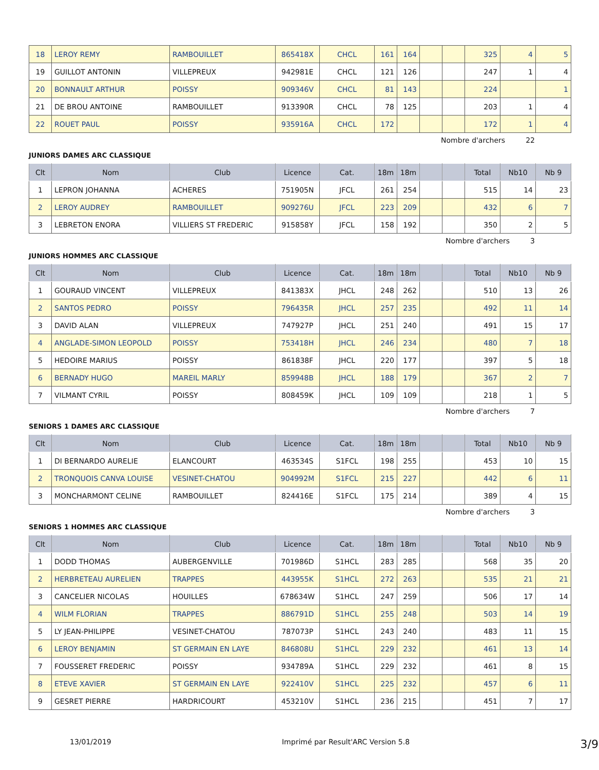| 18 | LEROY REMY | RAMBOUILLET | 865418X | CHCL | 161 | 164 | | | 325 | 4 | 5 |
| 19 | GUILLOT ANTONIN | VILLEPREUX | 942981E | CHCL | 121 | 126 | | | 247 | 1 | 4 |
| 20 | BONNAULT ARTHUR | POISSY | 909346V | CHCL | 81 | 143 | | | 224 | | 1 |
| 21 | DE BROU ANTOINE | RAMBOUILLET | 913390R | CHCL | 78 | 125 | | | 203 | 1 | 4 |
| 22 | ROUET PAUL | POISSY | 935916A | CHCL | 172 | | | | 172 | 1 | 4 |
Nombre d'archers 22
JUNIORS DAMES ARC CLASSIQUE
| Clt | Nom | Club | Licence | Cat. | 18m | 18m | | | Total | Nb10 | Nb 9 |
| --- | --- | --- | --- | --- | --- | --- | --- | --- | --- | --- | --- |
| 1 | LEPRON JOHANNA | ACHERES | 751905N | JFCL | 261 | 254 | | | 515 | 14 | 23 |
| 2 | LEROY AUDREY | RAMBOUILLET | 909276U | JFCL | 223 | 209 | | | 432 | 6 | 7 |
| 3 | LEBRETON ENORA | VILLIERS ST FREDERIC | 915858Y | JFCL | 158 | 192 | | | 350 | 2 | 5 |
Nombre d'archers 3
JUNIORS HOMMES ARC CLASSIQUE
| Clt | Nom | Club | Licence | Cat. | 18m | 18m | | | Total | Nb10 | Nb 9 |
| --- | --- | --- | --- | --- | --- | --- | --- | --- | --- | --- | --- |
| 1 | GOURAUD VINCENT | VILLEPREUX | 841383X | JHCL | 248 | 262 | | | 510 | 13 | 26 |
| 2 | SANTOS PEDRO | POISSY | 796435R | JHCL | 257 | 235 | | | 492 | 11 | 14 |
| 3 | DAVID ALAN | VILLEPREUX | 747927P | JHCL | 251 | 240 | | | 491 | 15 | 17 |
| 4 | ANGLADE-SIMON LEOPOLD | POISSY | 753418H | JHCL | 246 | 234 | | | 480 | 7 | 18 |
| 5 | HEDOIRE MARIUS | POISSY | 861838F | JHCL | 220 | 177 | | | 397 | 5 | 18 |
| 6 | BERNADY HUGO | MAREIL MARLY | 859948B | JHCL | 188 | 179 | | | 367 | 2 | 7 |
| 7 | VILMANT CYRIL | POISSY | 808459K | JHCL | 109 | 109 | | | 218 | 1 | 5 |
Nombre d'archers 7
SENIORS 1 DAMES ARC CLASSIQUE
| Clt | Nom | Club | Licence | Cat. | 18m | 18m | | | Total | Nb10 | Nb 9 |
| --- | --- | --- | --- | --- | --- | --- | --- | --- | --- | --- | --- |
| 1 | DI BERNARDO AURELIE | ELANCOURT | 463534S | S1FCL | 198 | 255 | | | 453 | 10 | 15 |
| 2 | TRONQUOIS CANVA LOUISE | VESINET-CHATOU | 904992M | S1FCL | 215 | 227 | | | 442 | 6 | 11 |
| 3 | MONCHARMONT CELINE | RAMBOUILLET | 824416E | S1FCL | 175 | 214 | | | 389 | 4 | 15 |
Nombre d'archers 3
SENIORS 1 HOMMES ARC CLASSIQUE
| Clt | Nom | Club | Licence | Cat. | 18m | 18m | | | Total | Nb10 | Nb 9 |
| --- | --- | --- | --- | --- | --- | --- | --- | --- | --- | --- | --- |
| 1 | DODD THOMAS | AUBERGENVILLE | 701986D | S1HCL | 283 | 285 | | | 568 | 35 | 20 |
| 2 | HERBRETEAU AURELIEN | TRAPPES | 443955K | S1HCL | 272 | 263 | | | 535 | 21 | 21 |
| 3 | CANCELIER NICOLAS | HOUILLES | 678634W | S1HCL | 247 | 259 | | | 506 | 17 | 14 |
| 4 | WILM FLORIAN | TRAPPES | 886791D | S1HCL | 255 | 248 | | | 503 | 14 | 19 |
| 5 | LY JEAN-PHILIPPE | VESINET-CHATOU | 787073P | S1HCL | 243 | 240 | | | 483 | 11 | 15 |
| 6 | LEROY BENJAMIN | ST GERMAIN EN LAYE | 846808U | S1HCL | 229 | 232 | | | 461 | 13 | 14 |
| 7 | FOUSSERET FREDERIC | POISSY | 934789A | S1HCL | 229 | 232 | | | 461 | 8 | 15 |
| 8 | ETEVE XAVIER | ST GERMAIN EN LAYE | 922410V | S1HCL | 225 | 232 | | | 457 | 6 | 11 |
| 9 | GESRET PIERRE | HARDRICOURT | 453210V | S1HCL | 236 | 215 | | | 451 | 7 | 17 |
13/01/2019 Imprimé par Result'ARC Version 5.8 3/9